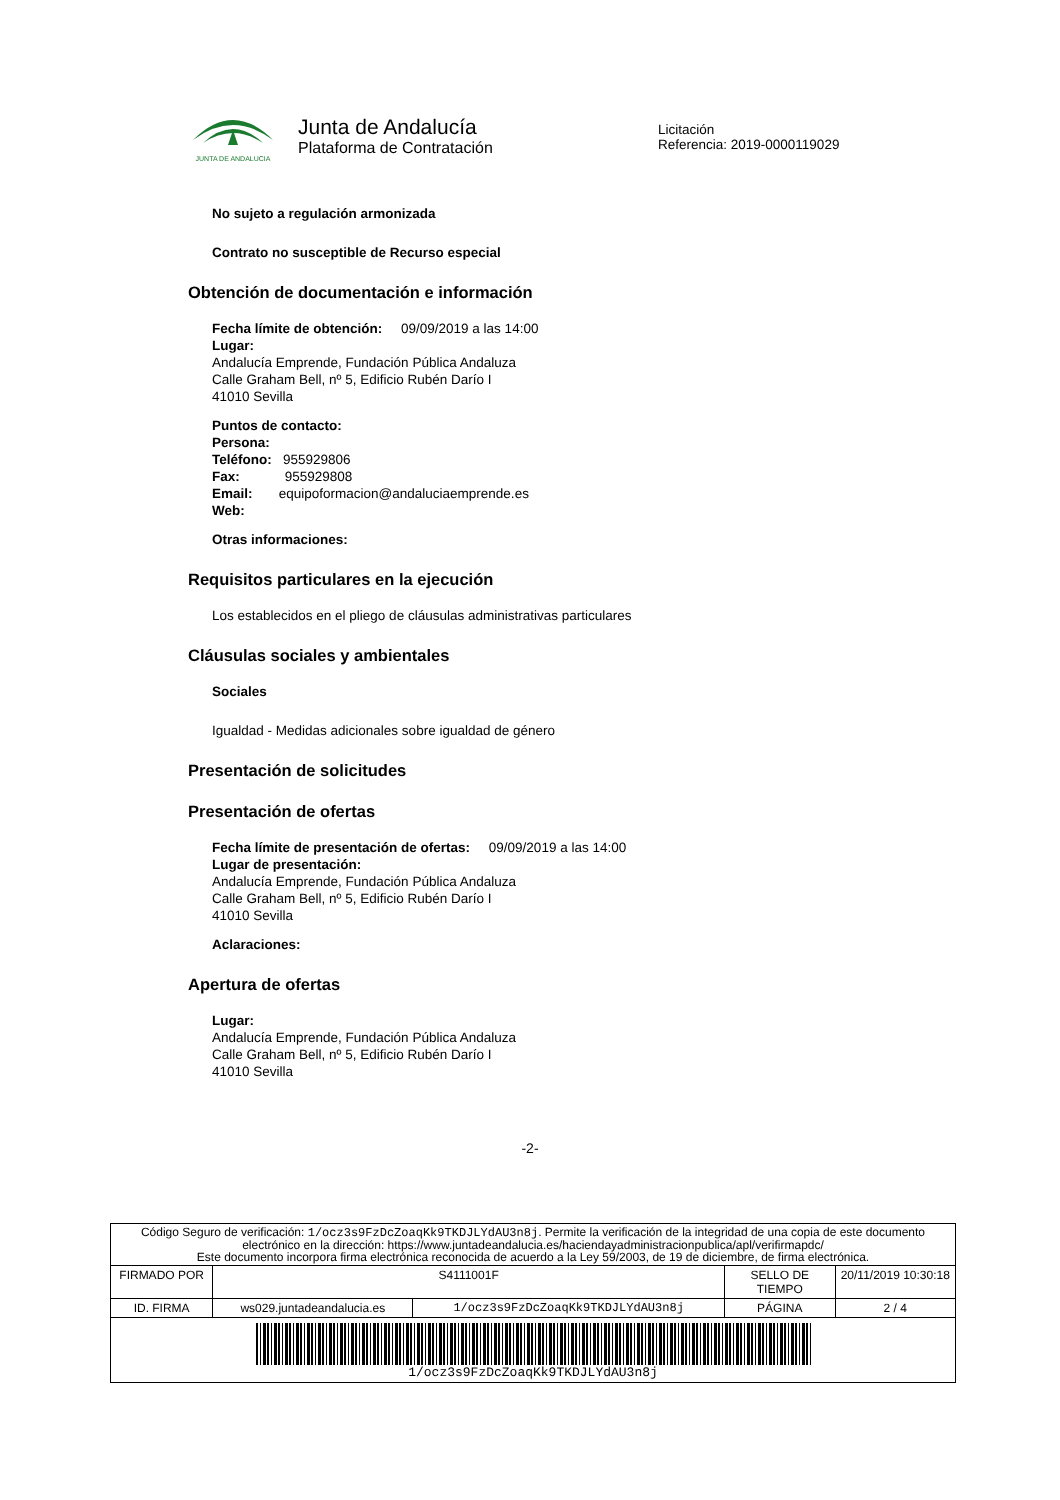JUNTA DE ANDALUCIA
Junta de Andalucía
Plataforma de Contratación
Licitación
Referencia: 2019-0000119029
No sujeto a regulación armonizada
Contrato no susceptible de Recurso especial
Obtención de documentación e información
Fecha límite de obtención: 09/09/2019 a las 14:00
Lugar:
Andalucía Emprende, Fundación Pública Andaluza
Calle Graham Bell, nº 5, Edificio Rubén Darío I
41010 Sevilla
Puntos de contacto:
Persona:
Teléfono: 955929806
Fax: 955929808
Email: equipoformacion@andaluciaemprende.es
Web:
Otras informaciones:
Requisitos particulares en la ejecución
Los establecidos en el pliego de cláusulas administrativas particulares
Cláusulas sociales y ambientales
Sociales
Igualdad - Medidas adicionales sobre igualdad de género
Presentación de solicitudes
Presentación de ofertas
Fecha límite de presentación de ofertas: 09/09/2019 a las 14:00
Lugar de presentación:
Andalucía Emprende, Fundación Pública Andaluza
Calle Graham Bell, nº 5, Edificio Rubén Darío I
41010 Sevilla
Aclaraciones:
Apertura de ofertas
Lugar:
Andalucía Emprende, Fundación Pública Andaluza
Calle Graham Bell, nº 5, Edificio Rubén Darío I
41010 Sevilla
-2-
| Código Seguro de verificación: 1/ocz3s9FzDcZoaqKk9TKDJLYdAU3n8j . Permite la verificación de la integridad de una copia de este documento electrónico en la dirección: https://www.juntadeandalucia.es/haciendayadministracionpublica/apl/verifirmapdc/ Este documento incorpora firma electrónica reconocida de acuerdo a la Ley 59/2003, de 19 de diciembre, de firma electrónica. | | | | |
| FIRMADO POR | S4111001F | | SELLO DE TIEMPO | 20/11/2019 10:30:18 |
| ID. FIRMA | ws029.juntadeandalucia.es | 1/ocz3s9FzDcZoaqKk9TKDJLYdAU3n8j | PÁGINA | 2 / 4 |
| 1/ocz3s9FzDcZoaqKk9TKDJLYdAU3n8j | | | | |